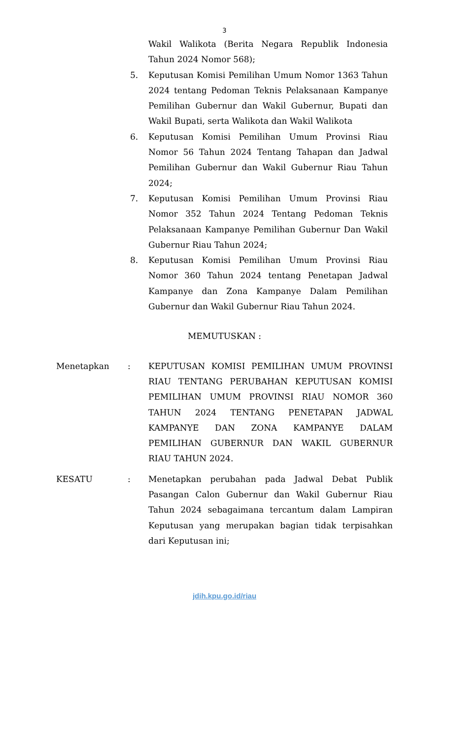3
Wakil Walikota (Berita Negara Republik Indonesia Tahun 2024 Nomor 568);
5. Keputusan Komisi Pemilihan Umum Nomor 1363 Tahun 2024 tentang Pedoman Teknis Pelaksanaan Kampanye Pemilihan Gubernur dan Wakil Gubernur, Bupati dan Wakil Bupati, serta Walikota dan Wakil Walikota
6. Keputusan Komisi Pemilihan Umum Provinsi Riau Nomor 56 Tahun 2024 Tentang Tahapan dan Jadwal Pemilihan Gubernur dan Wakil Gubernur Riau Tahun 2024;
7. Keputusan Komisi Pemilihan Umum Provinsi Riau Nomor 352 Tahun 2024 Tentang Pedoman Teknis Pelaksanaan Kampanye Pemilihan Gubernur Dan Wakil Gubernur Riau Tahun 2024;
8. Keputusan Komisi Pemilihan Umum Provinsi Riau Nomor 360 Tahun 2024 tentang Penetapan Jadwal Kampanye dan Zona Kampanye Dalam Pemilihan Gubernur dan Wakil Gubernur Riau Tahun 2024.
MEMUTUSKAN :
Menetapkan : KEPUTUSAN KOMISI PEMILIHAN UMUM PROVINSI RIAU TENTANG PERUBAHAN KEPUTUSAN KOMISI PEMILIHAN UMUM PROVINSI RIAU NOMOR 360 TAHUN 2024 TENTANG PENETAPAN JADWAL KAMPANYE DAN ZONA KAMPANYE DALAM PEMILIHAN GUBERNUR DAN WAKIL GUBERNUR RIAU TAHUN 2024.
KESATU : Menetapkan perubahan pada Jadwal Debat Publik Pasangan Calon Gubernur dan Wakil Gubernur Riau Tahun 2024 sebagaimana tercantum dalam Lampiran Keputusan yang merupakan bagian tidak terpisahkan dari Keputusan ini;
jdih.kpu.go.id/riau